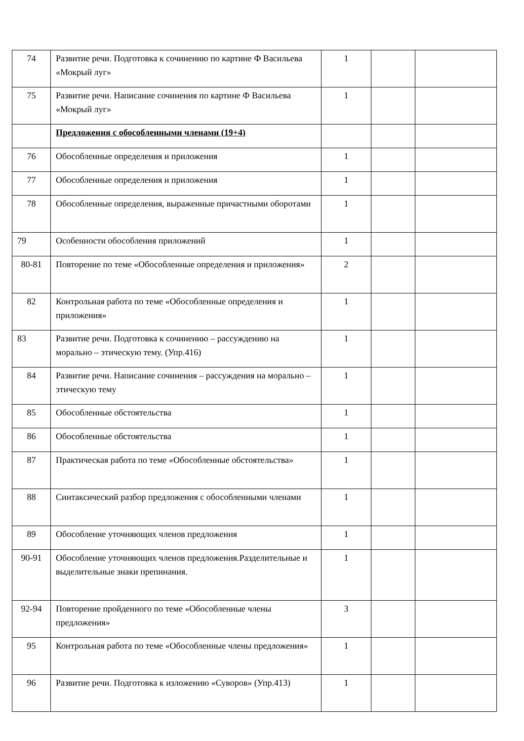| 74 | Развитие речи. Подготовка к сочинению по картине Ф Васильева «Мокрый луг» | 1 | | |
| 75 | Развитие речи. Написание сочинения по картине Ф Васильева «Мокрый луг» | 1 | | |
| | Предложения с обособленными членами (19+4) | | | |
| 76 | Обособленные определения и приложения | 1 | | |
| 77 | Обособленные определения и приложения | 1 | | |
| 78 | Обособленные определения, выраженные причастными оборотами | 1 | | |
| 79 | Особенности обособления приложений | 1 | | |
| 80-81 | Повторение по теме «Обособленные определения и приложения» | 2 | | |
| 82 | Контрольная работа по теме «Обособленные определения и приложения» | 1 | | |
| 83 | Развитие речи. Подготовка к сочинению – рассуждению на морально – этическую тему. (Упр.416) | 1 | | |
| 84 | Развитие речи. Написание сочинения – рассуждения на морально – этическую тему | 1 | | |
| 85 | Обособленные обстоятельства | 1 | | |
| 86 | Обособленные обстоятельства | 1 | | |
| 87 | Практическая работа по теме «Обособленные обстоятельства» | 1 | | |
| 88 | Синтаксический разбор предложения с обособленными членами | 1 | | |
| 89 | Обособление уточняющих членов предложения | 1 | | |
| 90-91 | Обособление уточняющих членов предложения.Разделительные и выделительные знаки препинания. | 1 | | |
| 92-94 | Повторение пройденного по теме «Обособленные члены предложения» | 3 | | |
| 95 | Контрольная работа по теме «Обособленные члены предложения» | 1 | | |
| 96 | Развитие речи. Подготовка к изложению «Суворов» (Упр.413) | 1 | | |